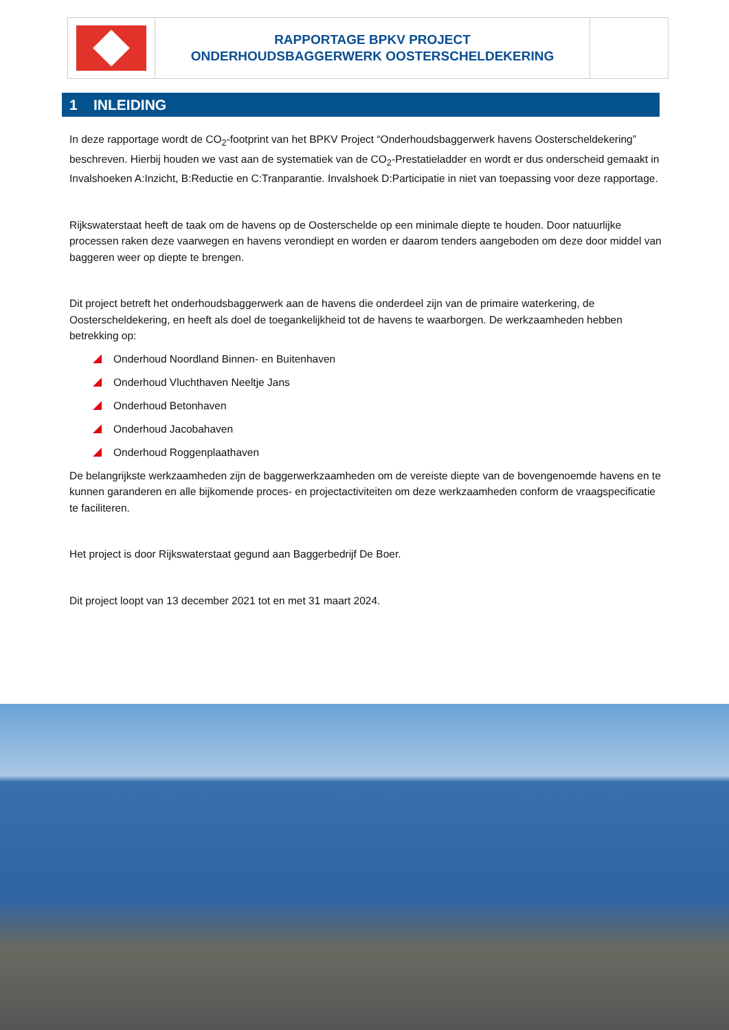RAPPORTAGE BPKV PROJECT
ONDERHOUDSBAGGERWERK OOSTERSCHELDEKERING
1 INLEIDING
In deze rapportage wordt de CO<sub>2</sub>-footprint van het BPKV Project “Onderhoudsbaggerwerk havens Oosterscheldekering” beschreven. Hierbij houden we vast aan de systematiek van de CO<sub>2</sub>-Prestatieladder en wordt er dus onderscheid gemaakt in Invalshoeken A:Inzicht, B:Reductie en C:Tranparantie. Invalshoek D:Participatie in niet van toepassing voor deze rapportage.
Rijkswaterstaat heeft de taak om de havens op de Oosterschelde op een minimale diepte te houden. Door natuurlijke processen raken deze vaarwegen en havens verondiept en worden er daarom tenders aangeboden om deze door middel van baggeren weer op diepte te brengen.
Dit project betreft het onderhoudsbaggerwerk aan de havens die onderdeel zijn van de primaire waterkering, de Oosterscheldekering, en heeft als doel de toegankelijkheid tot de havens te waarborgen. De werkzaamheden hebben betrekking op:
Onderhoud Noordland Binnen- en Buitenhaven
Onderhoud Vluchthaven Neeltje Jans
Onderhoud Betonhaven
Onderhoud Jacobahaven
Onderhoud Roggenplaathaven
De belangrijkste werkzaamheden zijn de baggerwerkzaamheden om de vereiste diepte van de bovengenoemde havens en te kunnen garanderen en alle bijkomende proces- en projectactiviteiten om deze werkzaamheden conform de vraagspecificatie te faciliteren.
Het project is door Rijkswaterstaat gegund aan Baggerbedrijf De Boer.
Dit project loopt van 13 december 2021 tot en met 31 maart 2024.